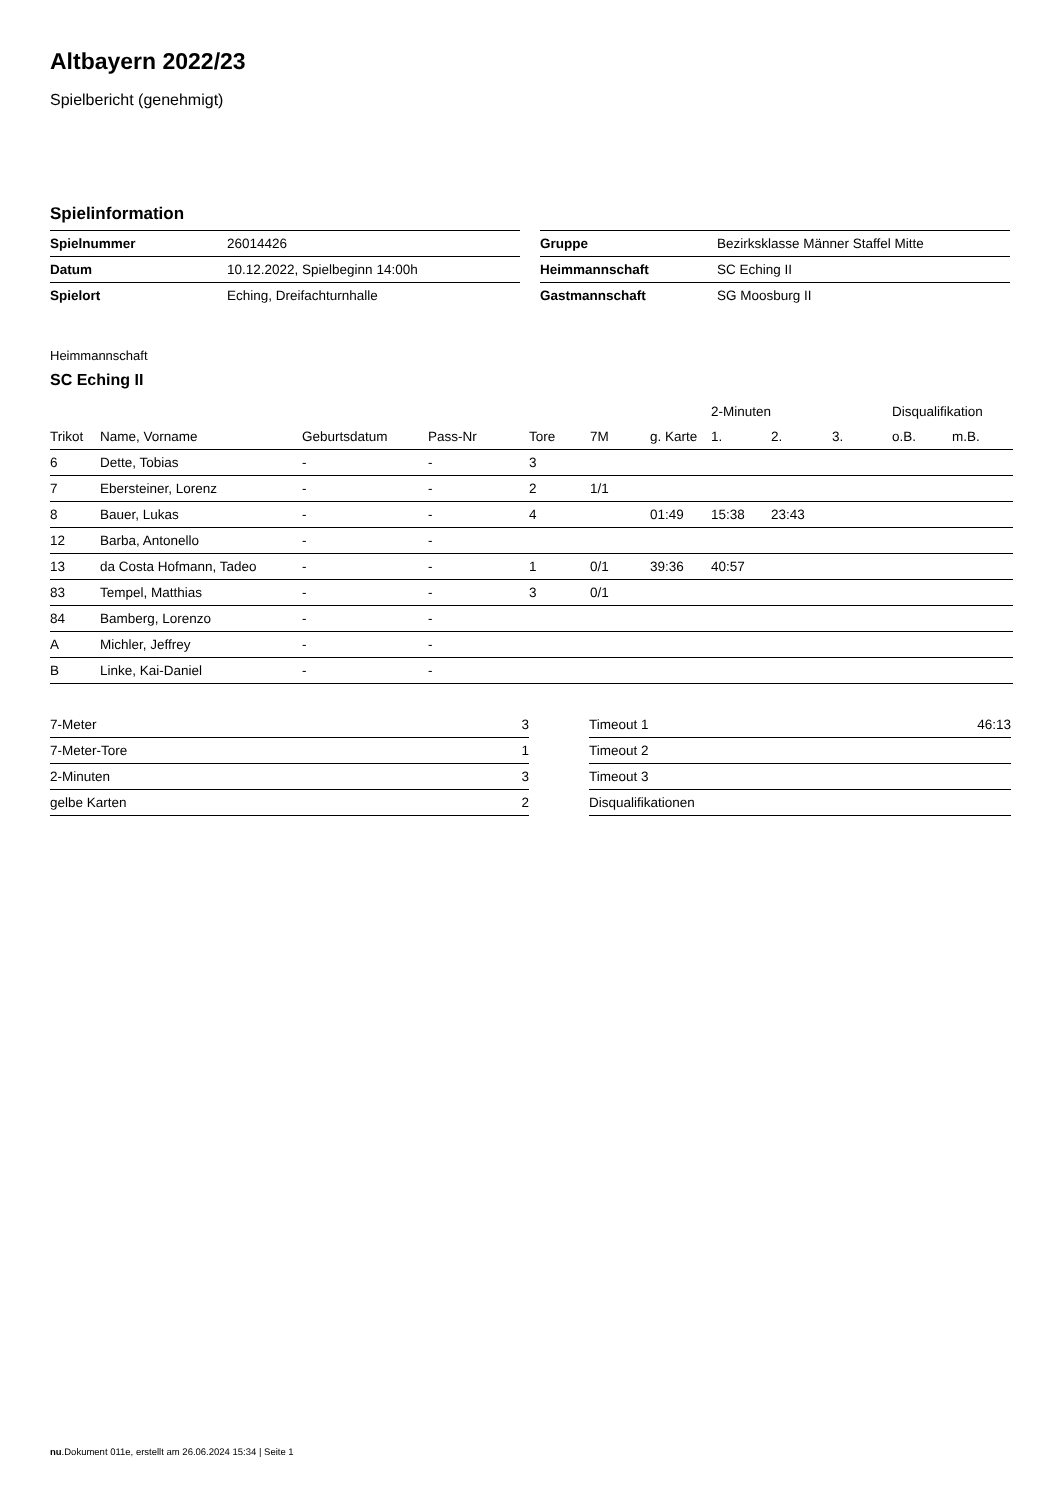Altbayern 2022/23
Spielbericht (genehmigt)
Spielinformation
| Spielnummer | 26014426 |
| Datum | 10.12.2022, Spielbeginn 14:00h |
| Spielort | Eching, Dreifachturnhalle |
| Gruppe | Bezirksklasse Männer Staffel Mitte |
| Heimmannschaft | SC Eching II |
| Gastmannschaft | SG Moosburg II |
Heimmannschaft
SC Eching II
| | | | | | | | 2-Minuten | | | Disqualifikation | |
| --- | --- | --- | --- | --- | --- | --- | --- | --- | --- | --- | --- |
| Trikot | Name, Vorname | Geburtsdatum | Pass-Nr | Tore | 7M | g. Karte | 1. | 2. | 3. | o.B. | m.B. |
| 6 | Dette, Tobias | - | - | 3 | | | | | | | |
| 7 | Ebersteiner, Lorenz | - | - | 2 | 1/1 | | | | | | |
| 8 | Bauer, Lukas | - | - | 4 | | 01:49 | 15:38 | 23:43 | | | |
| 12 | Barba, Antonello | - | - | | | | | | | | |
| 13 | da Costa Hofmann, Tadeo | - | - | 1 | 0/1 | 39:36 | 40:57 | | | | |
| 83 | Tempel, Matthias | - | - | 3 | 0/1 | | | | | | |
| 84 | Bamberg, Lorenzo | - | - | | | | | | | | |
| A | Michler, Jeffrey | - | - | | | | | | | | |
| B | Linke, Kai-Daniel | - | - | | | | | | | | |
| 7-Meter | 3 |
| 7-Meter-Tore | 1 |
| 2-Minuten | 3 |
| gelbe Karten | 2 |
| Timeout 1 | 46:13 |
| Timeout 2 | |
| Timeout 3 | |
| Disqualifikationen | |
nu.Dokument 011e, erstellt am 26.06.2024 15:34 | Seite 1